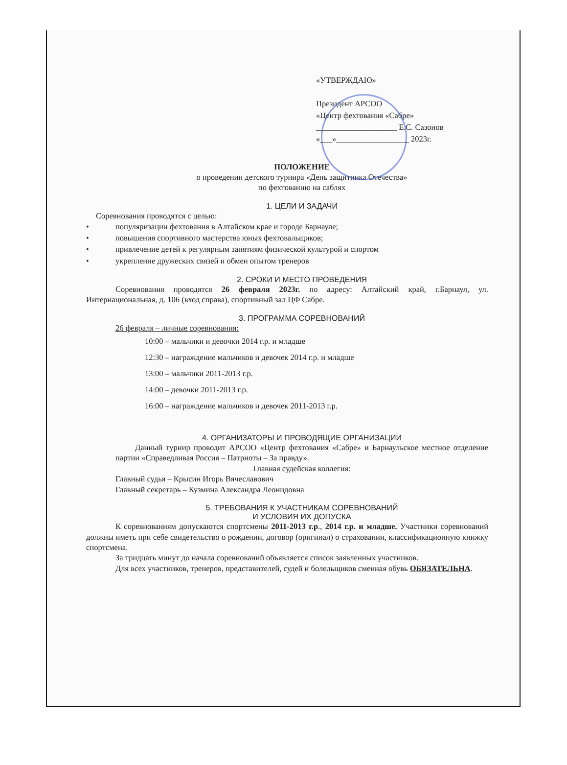«УТВЕРЖДАЮ»
Президент АРСОО
«Центр фехтования «Сабре»
____________________ Е.С. Сазонов
«___»__________________ 2023г.
ПОЛОЖЕНИЕ
о проведении детского турнира «День защитника Отечества»
по фехтованию на саблях
1. ЦЕЛИ И ЗАДАЧИ
Соревнования проводятся с целью:
• популяризации фехтования в Алтайском крае и городе Барнауле;
• повышения спортивного мастерства юных фехтовальщиков;
• привлечение детей к регулярным занятиям физической культурой и спортом
• укрепление дружеских связей и обмен опытом тренеров
2. СРОКИ И МЕСТО ПРОВЕДЕНИЯ
Соревнования проводятся 26 февраля 2023г. по адресу: Алтайский край, г.Барнаул, ул. Интернациональная, д. 106 (вход справа), спортивный зал ЦФ Сабре.
3. ПРОГРАММА СОРЕВНОВАНИЙ
26 февраля – личные соревнования:
10:00 – мальчики и девочки 2014 г.р. и младше
12:30 – награждение мальчиков и девочек 2014 г.р. и младше
13:00 – мальчики 2011-2013 г.р.
14:00 – девочки 2011-2013 г.р.
16:00 – награждение мальчиков и девочек 2011-2013 г.р.
4. ОРГАНИЗАТОРЫ И ПРОВОДЯЩИЕ ОРГАНИЗАЦИИ
Данный турнир проводит АРСОО «Центр фехтования «Сабре» и Барнаульское местное отделение партии «Справедливая Россия – Патриоты – За правду».
Главная судейская коллегия:
Главный судья – Крысин Игорь Вячеславович
Главный секретарь – Кузмина Александра Леонидовна
5. ТРЕБОВАНИЯ К УЧАСТНИКАМ СОРЕВНОВАНИЙ
И УСЛОВИЯ ИХ ДОПУСКА
К соревнованиям допускаются спортсмены 2011-2013 г.р., 2014 г.р. и младше. Участники соревнований должны иметь при себе свидетельство о рождении, договор (оригинал) о страховании, классификационную книжку спортсмена.
За тридцать минут до начала соревнований объявляется список заявленных участников.
Для всех участников, тренеров, представителей, судей и болельщиков сменная обувь ОБЯЗАТЕЛЬНА.